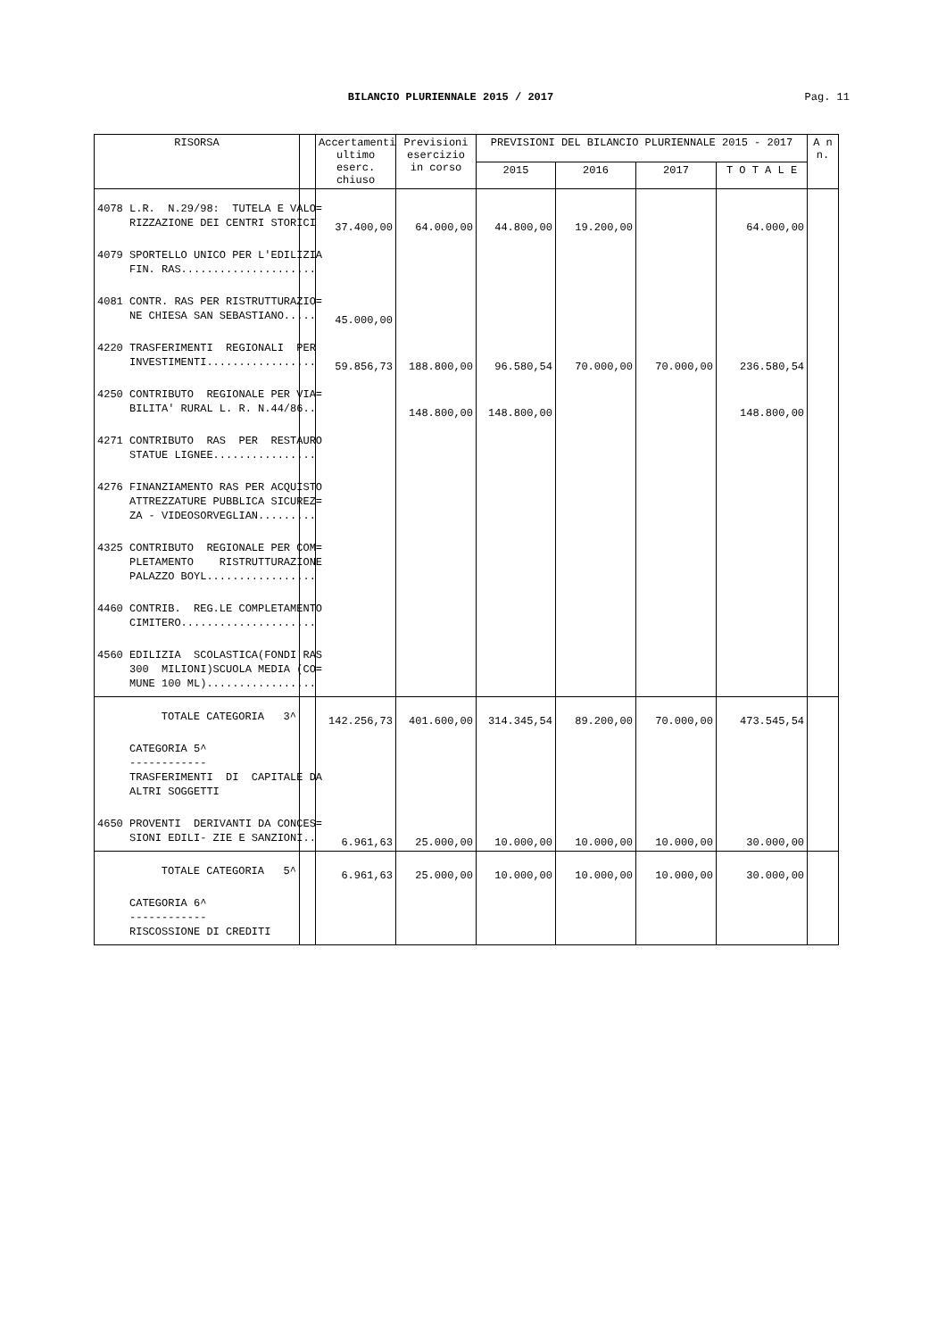BILANCIO PLURIENNALE 2015 / 2017 Pag. 11
| RISORSA | | Accertamenti ultimo eserc. chiuso | Previsioni esercizio in corso | PREVISIONI DEL BILANCIO PLURIENNALE 2015 - 2017 | | | | A n n. |
| --- | --- | --- | --- | --- | --- | --- | --- | --- |
| | | | | 2015 | 2016 | 2017 | T O T A L E | |
| 4078 L.R. N.29/98: TUTELA E VALO= RIZZAZIONE DEI CENTRI STORICI | | 37.400,00 | 64.000,00 | 44.800,00 | 19.200,00 | | 64.000,00 | |
| 4079 SPORTELLO UNICO PER L'EDILIZIA FIN. RAS..................... | | | | | | | | |
| 4081 CONTR. RAS PER RISTRUTTURAZIO= NE CHIESA SAN SEBASTIANO..... | | 45.000,00 | | | | | | |
| 4220 TRASFERIMENTI REGIONALI PER INVESTIMENTI................. | | 59.856,73 | 188.800,00 | 96.580,54 | 70.000,00 | 70.000,00 | 236.580,54 | |
| 4250 CONTRIBUTO REGIONALE PER VIA= BILITA' RURAL L. R. N.44/86.. | | | 148.800,00 | 148.800,00 | | | 148.800,00 | |
| 4271 CONTRIBUTO RAS PER RESTAURO STATUE LIGNEE................ | | | | | | | | |
| 4276 FINANZIAMENTO RAS PER ACQUISTO ATTREZZATURE PUBBLICA SICUREZ= ZA - VIDEOSORVEGLIAN......... | | | | | | | | |
| 4325 CONTRIBUTO REGIONALE PER COM= PLETAMENTO RISTRUTTURAZIONE PALAZZO BOYL................. | | | | | | | | |
| 4460 CONTRIB. REG.LE COMPLETAMENTO CIMITERO..................... | | | | | | | | |
| 4560 EDILIZIA SCOLASTICA(FONDI RAS 300 MILIONI)SCUOLA MEDIA (CO= MUNE 100 ML)................. | | | | | | | | |
| TOTALE CATEGORIA 3^ | | 142.256,73 | 401.600,00 | 314.345,54 | 89.200,00 | 70.000,00 | 473.545,54 | |
| CATEGORIA 5^ ------------ TRASFERIMENTI DI CAPITALE DA ALTRI SOGGETTI | | | | | | | | |
| 4650 PROVENTI DERIVANTI DA CONCES= SIONI EDILI- ZIE E SANZIONI.. | | 6.961,63 | 25.000,00 | 10.000,00 | 10.000,00 | 10.000,00 | 30.000,00 | |
| TOTALE CATEGORIA 5^ | | 6.961,63 | 25.000,00 | 10.000,00 | 10.000,00 | 10.000,00 | 30.000,00 | |
| CATEGORIA 6^ ------------ RISCOSSIONE DI CREDITI | | | | | | | | |